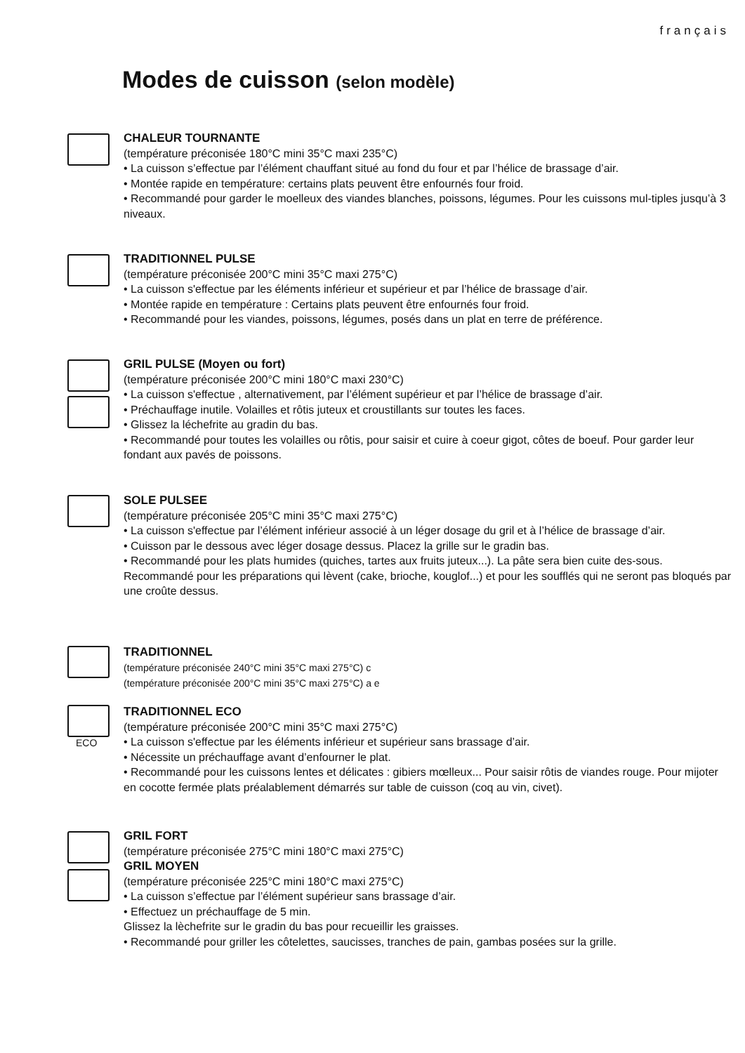français
Modes de cuisson (selon modèle)
CHALEUR TOURNANTE
(température préconisée 180°C mini 35°C maxi 235°C)
• La cuisson s’effectue par l’élément chauffant situé au fond du four et par l’hélice de brassage d’air.
• Montée rapide en température: certains plats peuvent être enfournés four froid.
• Recommandé pour garder le moelleux des viandes blanches, poissons, légumes. Pour les cuissons mul-tiples jusqu’à 3 niveaux.
TRADITIONNEL PULSE
(température préconisée 200°C mini 35°C maxi 275°C)
• La cuisson s'effectue par les éléments inférieur et supérieur et par l’hélice de brassage d’air.
• Montée rapide en température : Certains plats peuvent être enfournés four froid.
• Recommandé pour les viandes, poissons, légumes, posés dans un plat en terre de préférence.
GRIL PULSE (Moyen ou fort)
(température préconisée 200°C mini 180°C maxi 230°C)
• La cuisson s'effectue , alternativement, par l’élément supérieur et par l’hélice de brassage d’air.
• Préchauffage inutile. Volailles et rôtis juteux et croustillants sur toutes les faces.
• Glissez la léchefrite au gradin du bas.
• Recommandé pour toutes les volailles ou rôtis, pour saisir et cuire à coeur gigot, côtes de boeuf. Pour garder leur fondant aux pavés de poissons.
SOLE PULSEE
(température préconisée 205°C mini 35°C maxi 275°C)
• La cuisson s'effectue par l’élément inférieur associé à un léger dosage du gril et à l’hélice de brassage d’air.
• Cuisson par le dessous avec léger dosage dessus. Placez la grille sur le gradin bas.
• Recommandé pour les plats humides (quiches, tartes aux fruits juteux...). La pâte sera bien cuite des-sous. Recommandé pour les préparations qui lèvent (cake, brioche, kouglof...) et pour les soufflés qui ne seront pas bloqués par une croûte dessus.
TRADITIONNEL
(température préconisée 240°C mini 35°C maxi 275°C) c
(température préconisée 200°C mini 35°C maxi 275°C) a e
ECO
TRADITIONNEL ECO
(température préconisée 200°C mini 35°C maxi 275°C)
• La cuisson s'effectue par les éléments inférieur et supérieur sans brassage d’air.
• Nécessite un préchauffage avant d’enfourner le plat.
• Recommandé pour les cuissons lentes et délicates : gibiers mœlleux... Pour saisir rôtis de viandes rouge. Pour mijoter en cocotte fermée plats préalablement démarrés sur table de cuisson (coq au vin, civet).
GRIL FORT
(température préconisée 275°C mini 180°C maxi 275°C)
GRIL MOYEN
(température préconisée 225°C mini 180°C maxi 275°C)
• La cuisson s’effectue par l’élément supérieur sans brassage d’air.
• Effectuez un préchauffage de 5 min.
Glissez la lèchefrite sur le gradin du bas pour recueillir les graisses.
• Recommandé pour griller les côtelettes, saucisses, tranches de pain, gambas posées sur la grille.